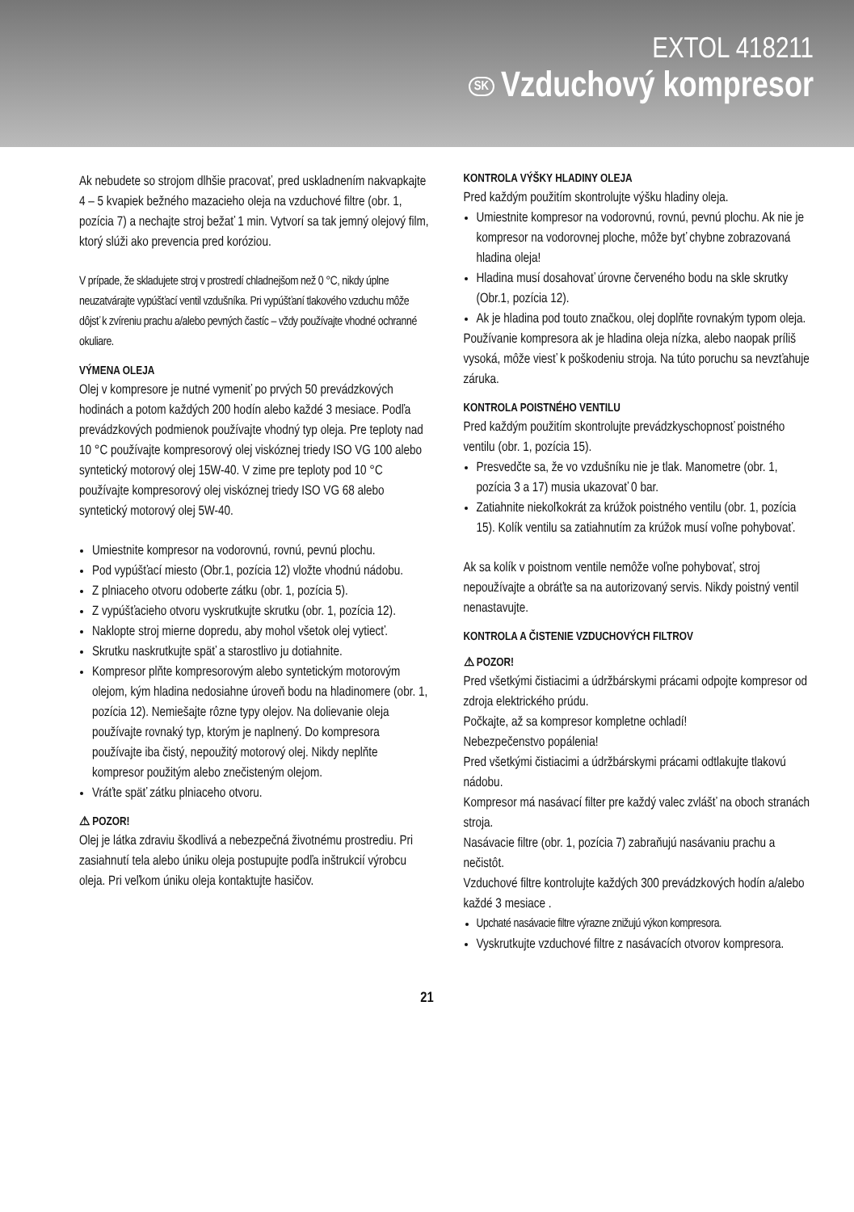EXTOL 418211
SK Vzduchový kompresor
Ak nebudete so strojom dlhšie pracovať, pred uskladnením nakvapkajte 4 – 5 kvapiek bežného mazacieho oleja na vzduchové filtre (obr. 1, pozícia 7) a nechajte stroj bežať 1 min. Vytvorí sa tak jemný olejový film, ktorý slúži ako prevencia pred koróziou.
V prípade, že skladujete stroj v prostredí chladnejšom než 0 °C, nikdy úplne neuzatvárajte vypúšťací ventil vzdušníka. Pri vypúšťaní tlakového vzduchu môže dôjsť k zvíreniu prachu a/alebo pevných častíc – vždy používajte vhodné ochranné okuliare.
VÝMENA OLEJA
Olej v kompresore je nutné vymeniť po prvých 50 prevádzkových hodinách a potom každých 200 hodín alebo každé 3 mesiace. Podľa prevádzkových podmienok používajte vhodný typ oleja. Pre teploty nad 10 °C používajte kompresorový olej viskóznej triedy ISO VG 100 alebo syntetický motorový olej 15W-40. V zime pre teploty pod 10 °C používajte kompresorový olej viskóznej triedy ISO VG 68 alebo syntetický motorový olej 5W-40.
Umiestnite kompresor na vodorovnú, rovnú, pevnú plochu.
Pod vypúšťací miesto (Obr.1, pozícia 12) vložte vhodnú nádobu.
Z plniaceho otvoru odoberte zátku (obr. 1, pozícia 5).
Z vypúšťacieho otvoru vyskrutkujte skrutku (obr. 1, pozícia 12).
Naklopte stroj mierne dopredu, aby mohol všetok olej vytiecť.
Skrutku naskrutkujte späť a starostlivo ju dotiahnite.
Kompresor plňte kompresorovým alebo syntetickým motorovým olejom, kým hladina nedosiahne úroveň bodu na hladinomere (obr. 1, pozícia 12). Nemiešajte rôzne typy olejov. Na dolievanie oleja používajte rovnaký typ, ktorým je naplnený. Do kompresora používajte iba čistý, nepoužitý motorový olej. Nikdy neplňte kompresor použitým alebo znečisteným olejom.
Vráťte späť zátku plniaceho otvoru.
⚠ POZOR!
Olej je látka zdraviu škodlivá a nebezpečná životnému prostrediu. Pri zasiahnutí tela alebo úniku oleja postupujte podľa inštrukcií výrobcu oleja. Pri veľkom úniku oleja kontaktujte hasičov.
KONTROLA VÝŠKY HLADINY OLEJA
Pred každým použitím skontrolujte výšku hladiny oleja.
Umiestnite kompresor na vodorovnú, rovnú, pevnú plochu. Ak nie je kompresor na vodorovnej ploche, môže byť chybne zobrazovaná hladina oleja!
Hladina musí dosahovať úrovne červeného bodu na skle skrutky (Obr.1, pozícia 12).
Ak je hladina pod touto značkou, olej doplňte rovnakým typom oleja.
Používanie kompresora ak je hladina oleja nízka, alebo naopak príliš vysoká, môže viesť k poškodeniu stroja. Na túto poruchu sa nevzťahuje záruka.
KONTROLA POISTNÉHO VENTILU
Pred každým použitím skontrolujte prevádzkyschopnosť poistného ventilu (obr. 1, pozícia 15).
Presvedčte sa, že vo vzdušníku nie je tlak. Manometre (obr. 1, pozícia 3 a 17) musia ukazovať 0 bar.
Zatiahnite niekoľkokrát za krúžok poistného ventilu (obr. 1, pozícia 15). Kolík ventilu sa zatiahnutím za krúžok musí voľne pohybovať.
Ak sa kolík v poistnom ventile nemôže voľne pohybovať, stroj nepoužívajte a obráťte sa na autorizovaný servis. Nikdy poistný ventil nenastavujte.
KONTROLA A ČISTENIE VZDUCHOVÝCH FILTROV
⚠ POZOR!
Pred všetkými čistiacimi a údržbárskymi prácami odpojte kompresor od zdroja elektrického prúdu.
Počkajte, až sa kompresor kompletne ochladí!
Nebezpečenstvo popálenia!
Pred všetkými čistiacimi a údržbárskymi prácami odtlakujte tlakovú nádobu.
Kompresor má nasávací filter pre každý valec zvlášť na oboch stranách stroja.
Nasávacie filtre (obr. 1, pozícia 7) zabraňujú nasávaniu prachu a nečistôt.
Vzduchové filtre kontrolujte každých 300 prevádzkových hodín a/alebo každé 3 mesiace .
Upchaté nasávacie filtre výrazne znižujú výkon kompresora.
Vyskrutkujte vzduchové filtre z nasávacích otvorov kompresora.
21